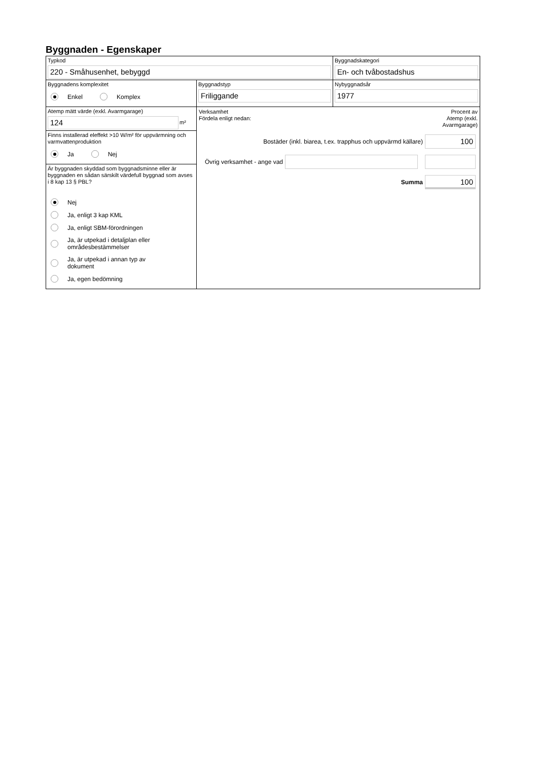Byggnaden - Egenskaper
Typkod
220 - Småhusenhet, bebyggd
Byggnadskategori
En- och tvåbostadshus
Byggnadens komplexitet
Enkel Komplex
Byggnadstyp
Friliggande
Nybyggnadsår
1977
Atemp mätt värde (exkl. Avarmgarage)
124
m²
Finns installerad eleffekt >10 W/m² för uppvärmning och varmvattenproduktion
Ja Nej
Är byggnaden skyddad som byggnadsminne eller är byggnaden en sådan särskilt värdefull byggnad som avses i 8 kap 13 § PBL?
Nej
Ja, enligt 3 kap KML
Ja, enligt SBM-förordningen
Ja, är utpekad i detaljplan eller
områdesbestämmelser
Ja, är utpekad i annan typ av
dokument
Ja, egen bedömning
Verksamhet
Fördela enligt nedan:
Procent av
Atemp (exkl.
Avarmgarage)
Bostäder (inkl. biarea, t.ex. trapphus och uppvärmd källare)
100
Övrig verksamhet - ange vad
Summa
100